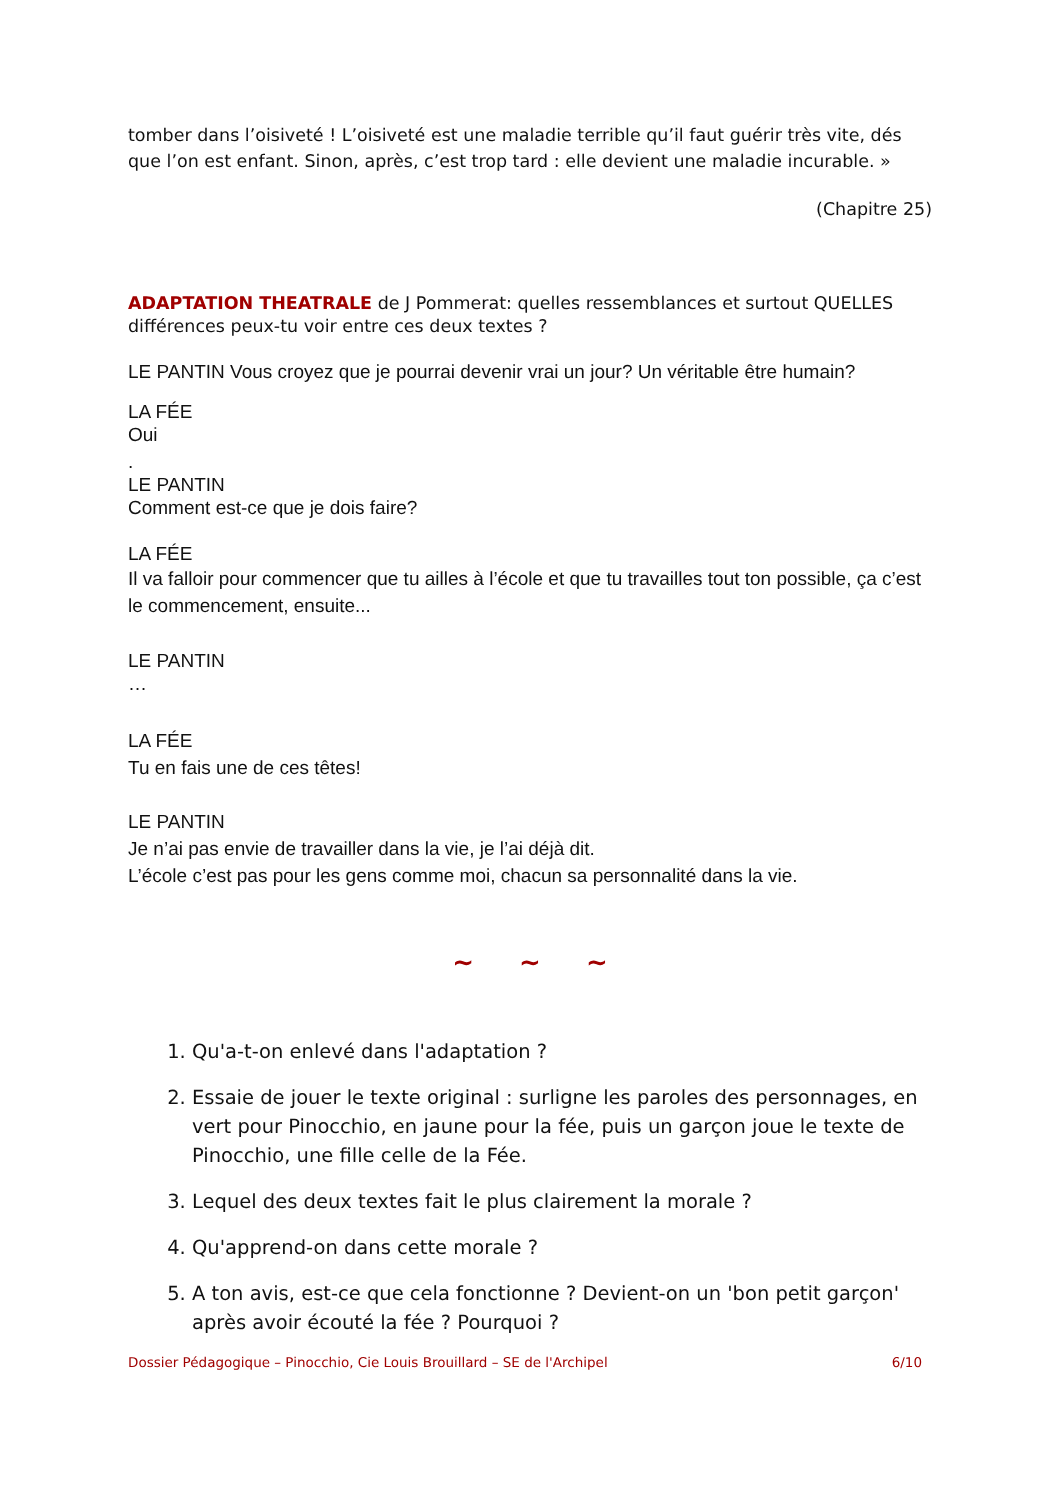tomber dans l’oisiveté ! L’oisiveté est une maladie terrible qu’il faut guérir très vite, dés que l’on est enfant. Sinon, après, c’est trop tard : elle devient une maladie incurable. »
(Chapitre 25)
ADAPTATION THEATRALE de J Pommerat: quelles ressemblances et surtout QUELLES différences peux-tu voir entre ces deux textes ?
LE PANTIN Vous croyez que je pourrai devenir vrai un jour? Un véritable être humain?
LA FÉE
Oui
.
LE PANTIN
Comment est-ce que je dois faire?
LA FÉE
Il va falloir pour commencer que tu ailles à l’école et que tu travailles tout ton possible, ça c’est le commencement, ensuite...
LE PANTIN
…
LA FÉE
Tu en fais une de ces têtes!
LE PANTIN
Je n’ai pas envie de travailler dans la vie, je l’ai déjà dit.
L’école c’est pas pour les gens comme moi, chacun sa personnalité dans la vie.
~ ~ ~
1. Qu'a-t-on enlevé dans l'adaptation ?
2. Essaie de jouer le texte original : surligne les paroles des personnages, en vert pour Pinocchio, en jaune pour la fée, puis un garçon joue le texte de Pinocchio, une fille celle de la Fée.
3. Lequel des deux textes fait le plus clairement la morale ?
4. Qu'apprend-on dans cette morale ?
5. A ton avis, est-ce que cela fonctionne ? Devient-on un 'bon petit garçon' après avoir écouté la fée ? Pourquoi ?
Dossier Pédagogique – Pinocchio, Cie Louis Brouillard – SE de l'Archipel 6/10